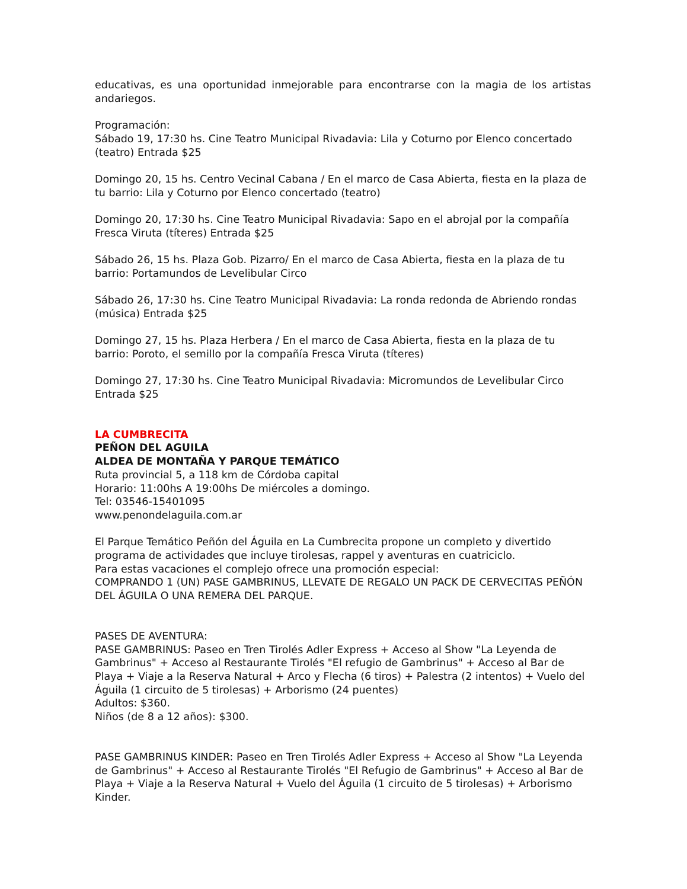educativas, es una oportunidad inmejorable para encontrarse con la magia de los artistas andariegos.
Programación:
Sábado 19, 17:30 hs. Cine Teatro Municipal Rivadavia: Lila y Coturno por Elenco concertado (teatro) Entrada $25
Domingo 20, 15 hs. Centro Vecinal Cabana / En el marco de Casa Abierta, fiesta en la plaza de tu barrio: Lila y Coturno por Elenco concertado (teatro)
Domingo 20, 17:30 hs. Cine Teatro Municipal Rivadavia: Sapo en el abrojal por la compañía Fresca Viruta (títeres) Entrada $25
Sábado 26, 15 hs. Plaza Gob. Pizarro/ En el marco de Casa Abierta, fiesta en la plaza de tu barrio: Portamundos de Levelibular Circo
Sábado 26, 17:30 hs. Cine Teatro Municipal Rivadavia: La ronda redonda de Abriendo rondas (música) Entrada $25
Domingo 27, 15 hs. Plaza Herbera / En el marco de Casa Abierta, fiesta en la plaza de tu barrio: Poroto, el semillo por la compañía Fresca Viruta (títeres)
Domingo 27, 17:30 hs. Cine Teatro Municipal Rivadavia: Micromundos de Levelibular Circo Entrada $25
LA CUMBRECITA
PEÑON DEL AGUILA
ALDEA DE MONTAÑA Y PARQUE TEMÁTICO
Ruta provincial 5, a 118 km de Córdoba capital
Horario: 11:00hs A 19:00hs De miércoles a domingo.
Tel: 03546-15401095
www.penondelaguila.com.ar
El Parque Temático Peñón del Águila en La Cumbrecita propone un completo y divertido programa de actividades que incluye tirolesas, rappel y aventuras en cuatriciclo.
Para estas vacaciones el complejo ofrece una promoción especial:
COMPRANDO 1 (UN) PASE GAMBRINUS, LLEVATE DE REGALO UN PACK DE CERVECITAS PEÑÓN DEL ÁGUILA O UNA REMERA DEL PARQUE.
PASES DE AVENTURA:
PASE GAMBRINUS: Paseo en Tren Tirolés Adler Express + Acceso al Show "La Leyenda de Gambrinus" + Acceso al Restaurante Tirolés "El refugio de Gambrinus" + Acceso al Bar de Playa + Viaje a la Reserva Natural + Arco y Flecha (6 tiros) + Palestra (2 intentos) + Vuelo del Águila (1 circuito de 5 tirolesas) + Arborismo (24 puentes)
Adultos: $360.
Niños (de 8 a 12 años): $300.
PASE GAMBRINUS KINDER: Paseo en Tren Tirolés Adler Express + Acceso al Show "La Leyenda de Gambrinus" + Acceso al Restaurante Tirolés "El Refugio de Gambrinus" + Acceso al Bar de Playa + Viaje a la Reserva Natural + Vuelo del Águila (1 circuito de 5 tirolesas) + Arborismo Kinder.